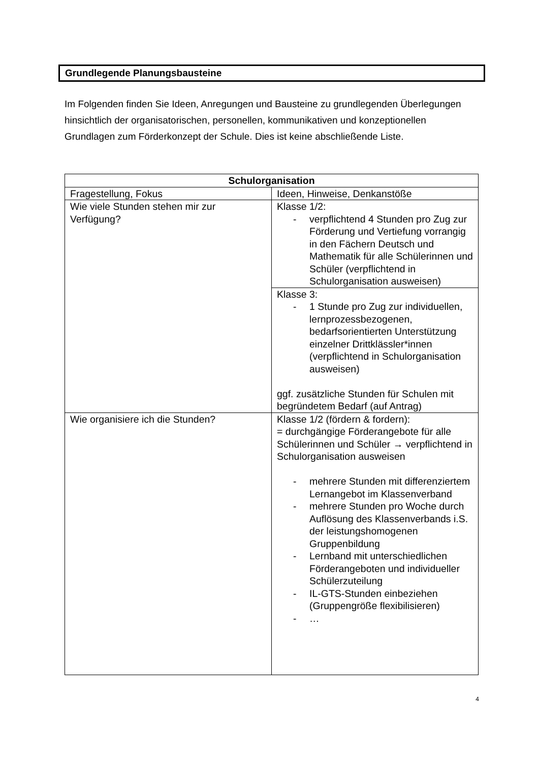Grundlegende Planungsbausteine
Im Folgenden finden Sie Ideen, Anregungen und Bausteine zu grundlegenden Überlegungen hinsichtlich der organisatorischen, personellen, kommunikativen und konzeptionellen Grundlagen zum Förderkonzept der Schule. Dies ist keine abschließende Liste.
| Schulorganisation | |
| --- | --- |
| Fragestellung, Fokus | Ideen, Hinweise, Denkanstöße |
| Wie viele Stunden stehen mir zur Verfügung? | Klasse 1/2: - verpflichtend 4 Stunden pro Zug zur Förderung und Vertiefung vorrangig in den Fächern Deutsch und Mathematik für alle Schülerinnen und Schüler (verpflichtend in Schulorganisation ausweisen) |
| | Klasse 3: - 1 Stunde pro Zug zur individuellen, lernprozessbezogenen, bedarfsorientierten Unterstützung einzelner Drittklässler*innen (verpflichtend in Schulorganisation ausweisen) ggf. zusätzliche Stunden für Schulen mit begründetem Bedarf (auf Antrag) |
| Wie organisiere ich die Stunden? | Klasse 1/2 (fördern & fordern): = durchgängige Förderangebote für alle Schülerinnen und Schüler → verpflichtend in Schulorganisation ausweisen - mehrere Stunden mit differenziertem Lernangebot im Klassenverband - mehrere Stunden pro Woche durch Auflösung des Klassenverbands i.S. der leistungshomogenen Gruppenbildung - Lernband mit unterschiedlichen Förderangeboten und individueller Schülerzuteilung - IL-GTS-Stunden einbeziehen (Gruppengröße flexibilisieren) - … |
4